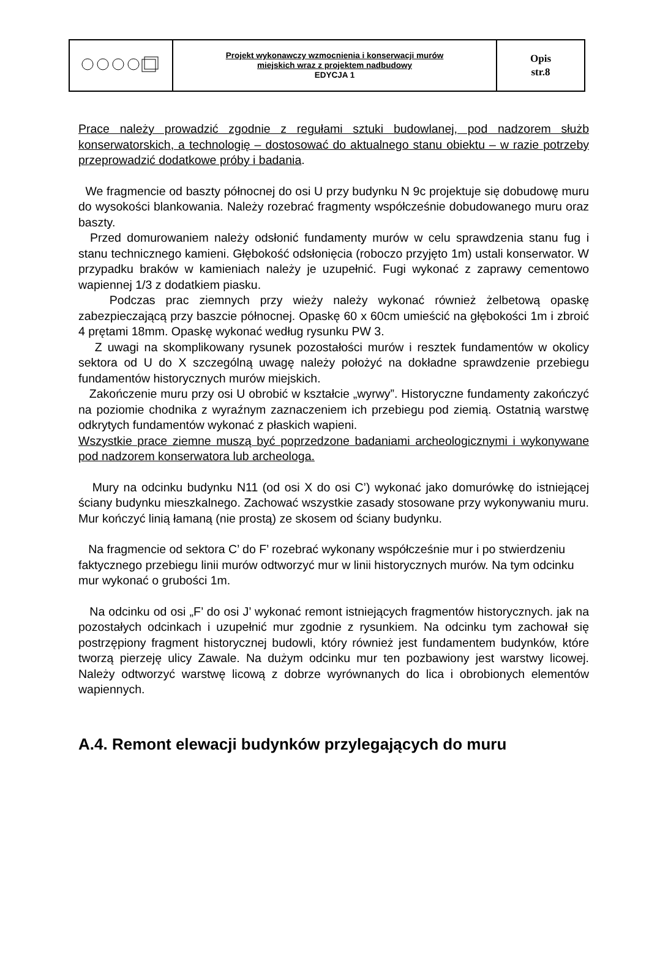| | Projekt wykonawczy wzmocnienia i konserwacji murów miejskich wraz z projektem nadbudowy EDYCJA 1 | Opis str.8 |
Prace należy prowadzić zgodnie z regułami sztuki budowlanej, pod nadzorem służb konserwatorskich, a technologię – dostosować do aktualnego stanu obiektu – w razie potrzeby przeprowadzić dodatkowe próby i badania.
We fragmencie od baszty północnej do osi U przy budynku N 9c projektuje się dobudowę muru do wysokości blankowania. Należy rozebrać fragmenty współcześnie dobudowanego muru oraz baszty.
Przed domurowaniem należy odsłonić fundamenty murów w celu sprawdzenia stanu fug i stanu technicznego kamieni. Głębokość odsłonięcia (roboczo przyjęto 1m) ustali konserwator. W przypadku braków w kamieniach należy je uzupełnić. Fugi wykonać z zaprawy cementowo wapiennej 1/3 z dodatkiem piasku.
Podczas prac ziemnych przy wieży należy wykonać również żelbetową opaskę zabezpieczającą przy baszcie północnej. Opaskę 60 x 60cm umieścić na głębokości 1m i zbroić 4 prętami 18mm. Opaskę wykonać według rysunku PW 3.
Z uwagi na skomplikowany rysunek pozostałości murów i resztek fundamentów w okolicy sektora od U do X szczególną uwagę należy położyć na dokładne sprawdzenie przebiegu fundamentów historycznych murów miejskich.
Zakończenie muru przy osi U obrobić w kształcie „wyrwy”. Historyczne fundamenty zakończyć na poziomie chodnika z wyraźnym zaznaczeniem ich przebiegu pod ziemią. Ostatnią warstwę odkrytych fundamentów wykonać z płaskich wapieni.
Wszystkie prace ziemne muszą być poprzedzone badaniami archeologicznymi i wykonywane pod nadzorem konserwatora lub archeologa.
Mury na odcinku budynku N11 (od osi X do osi C’) wykonać jako domurówkę do istniejącej ściany budynku mieszkalnego. Zachować wszystkie zasady stosowane przy wykonywaniu muru. Mur kończyć linią łamaną (nie prostą) ze skosem od ściany budynku.
Na fragmencie od sektora C’ do F’ rozebrać wykonany współcześnie mur i po stwierdzeniu faktycznego przebiegu linii murów odtworzyć mur w linii historycznych murów. Na tym odcinku mur wykonać o grubości 1m.
Na odcinku od osi „F’ do osi J’ wykonać remont istniejących fragmentów historycznych. jak na pozostałych odcinkach i uzupełnić mur zgodnie z rysunkiem. Na odcinku tym zachował się postrzępiony fragment historycznej budowli, który również jest fundamentem budynków, które tworzą pierzeję ulicy Zawale. Na dużym odcinku mur ten pozbawiony jest warstwy licowej. Należy odtworzyć warstwę licową z dobrze wyrównanych do lica i obrobionych elementów wapiennych.
A.4. Remont elewacji budynków przylegających do muru